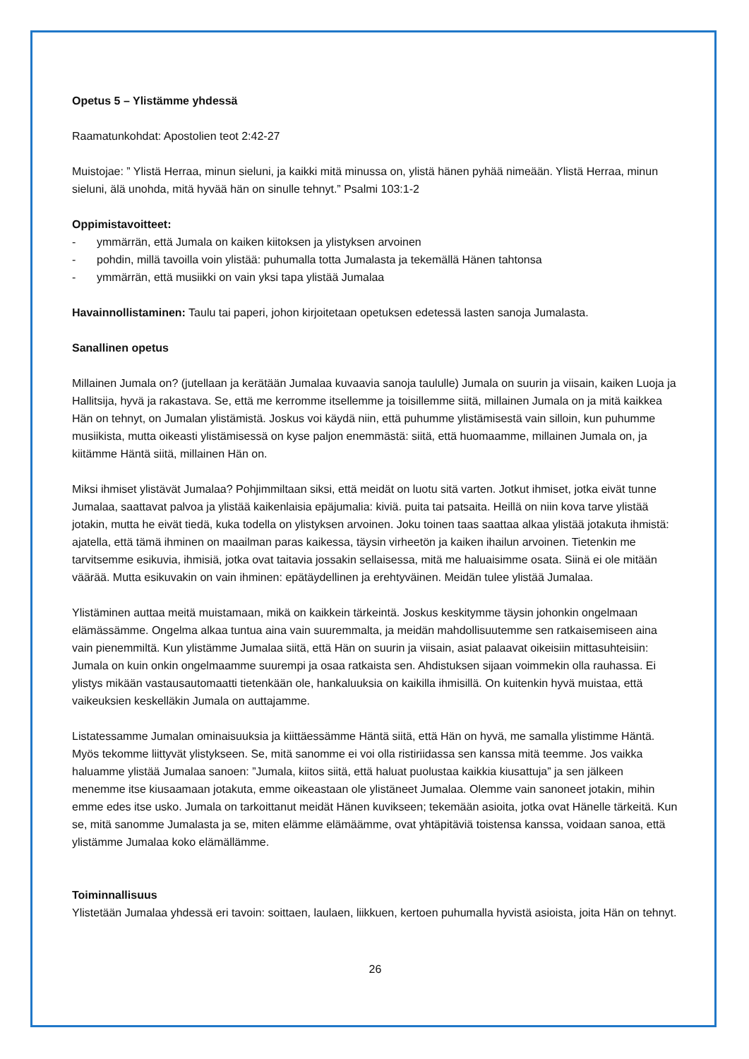Opetus 5 – Ylistämme yhdessä
Raamatunkohdat: Apostolien teot 2:42-27
Muistojae: ” Ylistä Herraa, minun sieluni, ja kaikki mitä minussa on, ylistä hänen pyhää nimeään. Ylistä Herraa, minun sieluni, älä unohda, mitä hyvää hän on sinulle tehnyt.” Psalmi 103:1-2
Oppimistavoitteet:
- ymmärrän, että Jumala on kaiken kiitoksen ja ylistyksen arvoinen
- pohdin, millä tavoilla voin ylistää: puhumalla totta Jumalasta ja tekemällä Hänen tahtonsa
- ymmärrän, että musiikki on vain yksi tapa ylistää Jumalaa
Havainnollistaminen: Taulu tai paperi, johon kirjoitetaan opetuksen edetessä lasten sanoja Jumalasta.
Sanallinen opetus
Millainen Jumala on? (jutellaan ja kerätään Jumalaa kuvaavia sanoja taululle) Jumala on suurin ja viisain, kaiken Luoja ja Hallitsija, hyvä ja rakastava. Se, että me kerromme itsellemme ja toisillemme siitä, millainen Jumala on ja mitä kaikkea Hän on tehnyt, on Jumalan ylistämistä. Joskus voi käydä niin, että puhumme ylistämisestä vain silloin, kun puhumme musiikista, mutta oikeasti ylistämisessä on kyse paljon enemmästä: siitä, että huomaamme, millainen Jumala on, ja kiitämme Häntä siitä, millainen Hän on.
Miksi ihmiset ylistävät Jumalaa? Pohjimmiltaan siksi, että meidät on luotu sitä varten. Jotkut ihmiset, jotka eivät tunne Jumalaa, saattavat palvoa ja ylistää kaikenlaisia epäjumalia: kiviä. puita tai patsaita. Heillä on niin kova tarve ylistää jotakin, mutta he eivät tiedä, kuka todella on ylistyksen arvoinen. Joku toinen taas saattaa alkaa ylistää jotakuta ihmistä: ajatella, että tämä ihminen on maailman paras kaikessa, täysin virheetön ja kaiken ihailun arvoinen. Tietenkin me tarvitsemme esikuvia, ihmisiä, jotka ovat taitavia jossakin sellaisessa, mitä me haluaisimme osata. Siinä ei ole mitään väärää. Mutta esikuvakin on vain ihminen: epätäydellinen ja erehtyväinen. Meidän tulee ylistää Jumalaa.
Ylistäminen auttaa meitä muistamaan, mikä on kaikkein tärkeintä. Joskus keskitymme täysin johonkin ongelmaan elämässämme. Ongelma alkaa tuntua aina vain suuremmalta, ja meidän mahdollisuutemme sen ratkaisemiseen aina vain pienemmiltä. Kun ylistämme Jumalaa siitä, että Hän on suurin ja viisain, asiat palaavat oikeisiin mittasuhteisiin: Jumala on kuin onkin ongelmaamme suurempi ja osaa ratkaista sen. Ahdistuksen sijaan voimmekin olla rauhassa. Ei ylistys mikään vastausautomaatti tietenkään ole, hankaluuksia on kaikilla ihmisillä. On kuitenkin hyvä muistaa, että vaikeuksien keskelläkin Jumala on auttajamme.
Listatessamme Jumalan ominaisuuksia ja kiittäessämme Häntä siitä, että Hän on hyvä, me samalla ylistimme Häntä. Myös tekomme liittyvät ylistykseen. Se, mitä sanomme ei voi olla ristiriidassa sen kanssa mitä teemme. Jos vaikka haluamme ylistää Jumalaa sanoen: ”Jumala, kiitos siitä, että haluat puolustaa kaikkia kiusattuja” ja sen jälkeen menemme itse kiusaamaan jotakuta, emme oikeastaan ole ylistäneet Jumalaa. Olemme vain sanoneet jotakin, mihin emme edes itse usko. Jumala on tarkoittanut meidät Hänen kuvikseen; tekemään asioita, jotka ovat Hänelle tärkeitä. Kun se, mitä sanomme Jumalasta ja se, miten elämme elämäämme, ovat yhtäpitäviä toistensa kanssa, voidaan sanoa, että ylistämme Jumalaa koko elämällämme.
Toiminnallisuus
Ylistetään Jumalaa yhdessä eri tavoin: soittaen, laulaen, liikkuen, kertoen puhumalla hyvistä asioista, joita Hän on tehnyt.
26